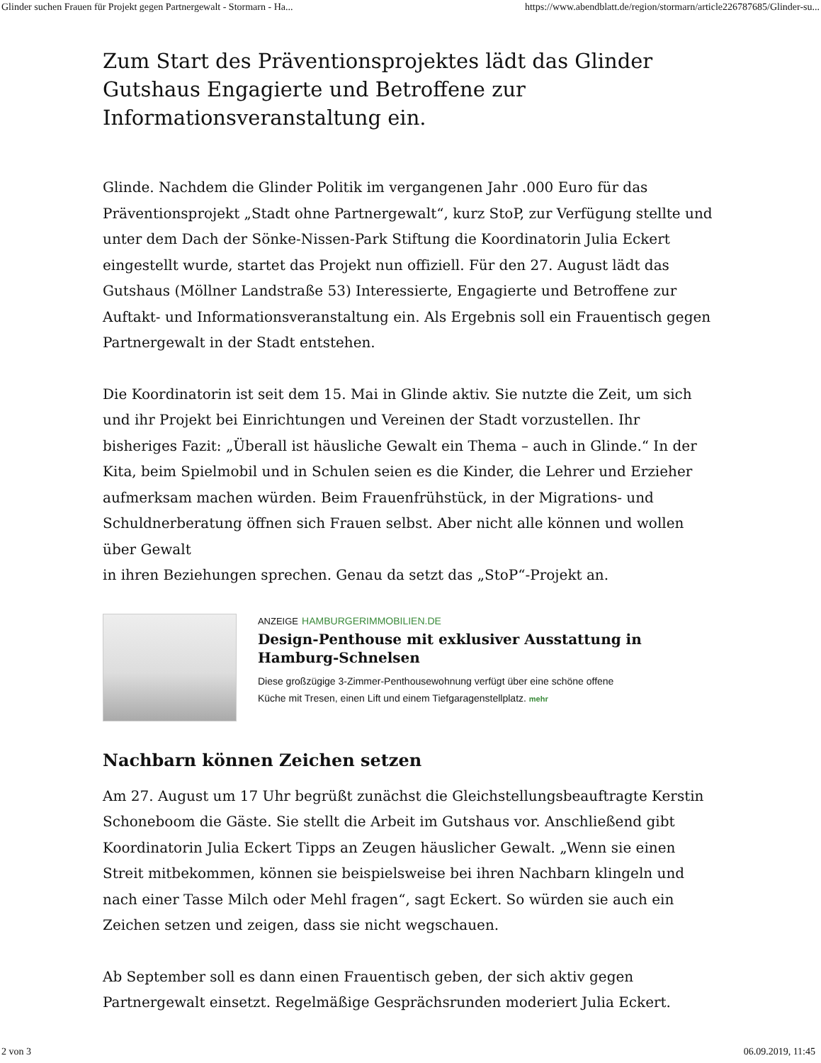Glinder suchen Frauen für Projekt gegen Partnergewalt - Stormarn - Ha... https://www.abendblatt.de/region/stormarn/article226787685/Glinder-su...
Zum Start des Präventionsprojektes lädt das Glinder Gutshaus Engagierte und Betroffene zur Informationsveranstaltung ein.
Glinde. Nachdem die Glinder Politik im vergangenen Jahr .000 Euro für das Präventionsprojekt „Stadt ohne Partnergewalt“, kurz StoP, zur Verfügung stellte und unter dem Dach der Sönke-Nissen-Park Stiftung die Koordinatorin Julia Eckert eingestellt wurde, startet das Projekt nun offiziell. Für den 27. August lädt das Gutshaus (Möllner Landstraße 53) Interessierte, Engagierte und Betroffene zur Auftakt- und Informationsveranstaltung ein. Als Ergebnis soll ein Frauentisch gegen Partnergewalt in der Stadt entstehen.
Die Koordinatorin ist seit dem 15. Mai in Glinde aktiv. Sie nutzte die Zeit, um sich und ihr Projekt bei Einrichtungen und Vereinen der Stadt vorzustellen. Ihr bisheriges Fazit: „Überall ist häusliche Gewalt ein Thema – auch in Glinde.“ In der Kita, beim Spielmobil und in Schulen seien es die Kinder, die Lehrer und Erzieher aufmerksam machen würden. Beim Frauenfrühstück, in der Migrations- und Schuldnerberatung öffnen sich Frauen selbst. Aber nicht alle können und wollen über Gewalt
in ihren Beziehungen sprechen. Genau da setzt das „StoP“-Projekt an.
ANZEIGE HAMBURGERIMMOBILIEN.DE
Design-Penthouse mit exklusiver Ausstattung in Hamburg-Schnelsen
Diese großzügige 3-Zimmer-Penthousewohnung verfügt über eine schöne offene Küche mit Tresen, einen Lift und einem Tiefgaragenstellplatz. mehr
Nachbarn können Zeichen setzen
Am 27. August um 17 Uhr begrüßt zunächst die Gleichstellungsbeauftragte Kerstin Schoneboom die Gäste. Sie stellt die Arbeit im Gutshaus vor. Anschließend gibt Koordinatorin Julia Eckert Tipps an Zeugen häuslicher Gewalt. „Wenn sie einen Streit mitbekommen, können sie beispielsweise bei ihren Nachbarn klingeln und nach einer Tasse Milch oder Mehl fragen“, sagt Eckert. So würden sie auch ein Zeichen setzen und zeigen, dass sie nicht wegschauen.
Ab September soll es dann einen Frauentisch geben, der sich aktiv gegen Partnergewalt einsetzt. Regelmäßige Gesprächsrunden moderiert Julia Eckert.
2 von 3 06.09.2019, 11:45